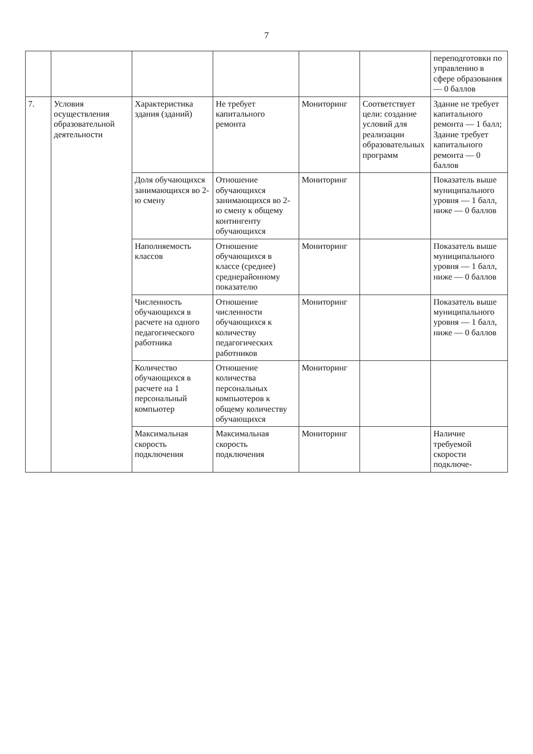7
| | | | | | | переподготовки по управлению в сфере образования — 0 баллов |
| 7. | Условия осуществления образовательной деятельности | Характеристика здания (зданий) | Не требует капитального ремонта | Мониторинг | Соответствует цели: создание условий для реализации образовательных программ | Здание не требует капитального ремонта — 1 балл; Здание требует капитального ремонта — 0 баллов |
| | | Доля обучающихся занимающихся во 2- ю смену | Отношение обучающихся занимающихся во 2-ю смену к общему контингенту обучающихся | Мониторинг | | Показатель выше муниципального уровня — 1 балл, ниже — 0 баллов |
| | | Наполняемость классов | Отношение обучающихся в классе (среднее) среднерайонному показателю | Мониторинг | | Показатель выше муниципального уровня — 1 балл, ниже — 0 баллов |
| | | Численность обучающихся в расчете на одного педагогического работника | Отношение численности обучающихся к количеству педагогических работников | Мониторинг | | Показатель выше муниципального уровня — 1 балл, ниже — 0 баллов |
| | | Количество обучающихся в расчете на 1 персональный компьютер | Отношение количества персональных компьютеров к общему количеству обучающихся | Мониторинг | | |
| | | Максимальная скорость подключения | Максимальная скорость подключения | Мониторинг | | Наличие требуемой скорости подключе- |